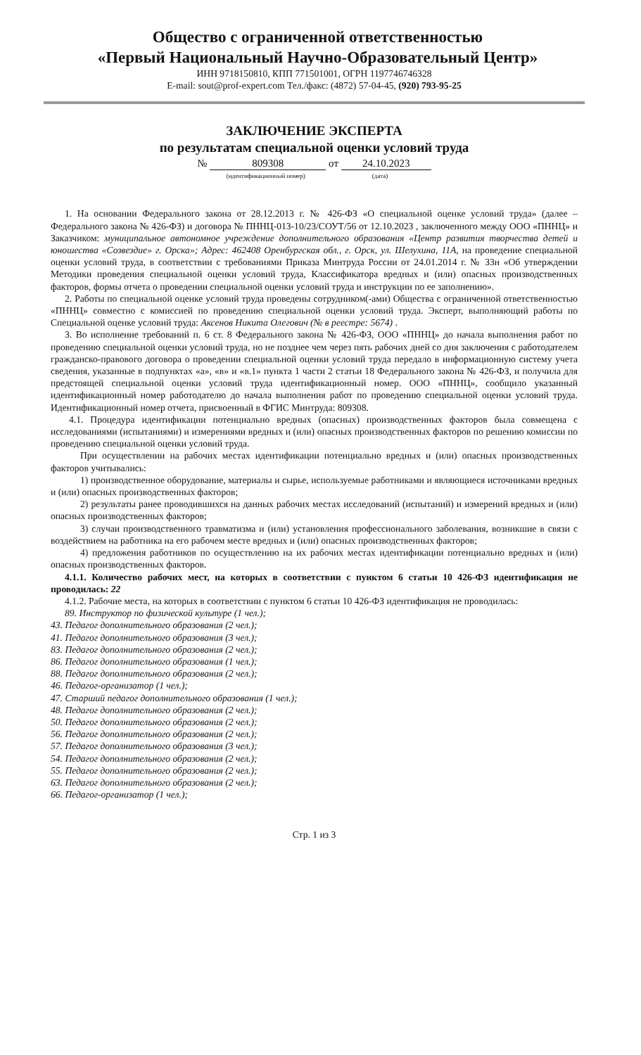Общество с ограниченной ответственностью
«Первый Национальный Научно-Образовательный Центр»
ИНН 9718150810, КПП 771501001, ОГРН 1197746746328
E-mail: sout@prof-expert.com Тел./факс: (4872) 57-04-45, (920) 793-95-25
ЗАКЛЮЧЕНИЕ ЭКСПЕРТА
по результатам специальной оценки условий труда
№ 809308 от 24.10.2023
(идентификационный номер) (дата)
1. На основании Федерального закона от 28.12.2013 г. № 426-ФЗ «О специальной оценке условий труда» (далее – Федерального закона № 426-ФЗ) и договора № ПННЦ-013-10/23/СОУТ/56 от 12.10.2023 , заключенного между ООО «ПННЦ» и Заказчиком: муниципальное автономное учреждение дополнительного образования «Центр развития творчества детей и юношества «Созвездие» г. Орска»; Адрес: 462408 Оренбургская обл., г. Орск, ул. Шелухина, 11А, на проведение специальной оценки условий труда, в соответствии с требованиями Приказа Минтруда России от 24.01.2014 г. № 33н «Об утверждении Методики проведения специальной оценки условий труда, Классификатора вредных и (или) опасных производственных факторов, формы отчета о проведении специальной оценки условий труда и инструкции по ее заполнению».
2. Работы по специальной оценке условий труда проведены сотрудником(-ами) Общества с ограниченной ответственностью «ПННЦ» совместно с комиссией по проведению специальной оценки условий труда. Эксперт, выполняющий работы по Специальной оценке условий труда: Аксенов Никита Олегович (№ в реестре: 5674) .
3. Во исполнение требований п. 6 ст. 8 Федерального закона № 426-ФЗ, ООО «ПННЦ» до начала выполнения работ по проведению специальной оценки условий труда, но не позднее чем через пять рабочих дней со дня заключения с работодателем гражданско-правового договора о проведении специальной оценки условий труда передало в информационную систему учета сведения, указанные в подпунктах «а», «в» и «в.1» пункта 1 части 2 статьи 18 Федерального закона № 426-ФЗ, и получила для предстоящей специальной оценки условий труда идентификационный номер. ООО «ПННЦ», сообщило указанный идентификационный номер работодателю до начала выполнения работ по проведению специальной оценки условий труда. Идентификационный номер отчета, присвоенный в ФГИС Минтруда: 809308.
4.1. Процедура идентификации потенциально вредных (опасных) производственных факторов была совмещена с исследованиями (испытаниями) и измерениями вредных и (или) опасных производственных факторов по решению комиссии по проведению специальной оценки условий труда.
При осуществлении на рабочих местах идентификации потенциально вредных и (или) опасных производственных факторов учитывались:
1) производственное оборудование, материалы и сырье, используемые работниками и являющиеся источниками вредных и (или) опасных производственных факторов;
2) результаты ранее проводившихся на данных рабочих местах исследований (испытаний) и измерений вредных и (или) опасных производственных факторов;
3) случаи производственного травматизма и (или) установления профессионального заболевания, возникшие в связи с воздействием на работника на его рабочем месте вредных и (или) опасных производственных факторов;
4) предложения работников по осуществлению на их рабочих местах идентификации потенциально вредных и (или) опасных производственных факторов.
4.1.1. Количество рабочих мест, на которых в соответствии с пунктом 6 статьи 10 426-ФЗ идентификация не проводилась: 22
4.1.2. Рабочие места, на которых в соответствии с пунктом 6 статьи 10 426-ФЗ идентификация не проводилась:
89. Инструктор по физической культуре (1 чел.);
43. Педагог дополнительного образования (2 чел.);
41. Педагог дополнительного образования (3 чел.);
83. Педагог дополнительного образования (2 чел.);
86. Педагог дополнительного образования (1 чел.);
88. Педагог дополнительного образования (2 чел.);
46. Педагог-организатор (1 чел.);
47. Старший педагог дополнительного образования (1 чел.);
48. Педагог дополнительного образования (2 чел.);
50. Педагог дополнительного образования (2 чел.);
56. Педагог дополнительного образования (2 чел.);
57. Педагог дополнительного образования (3 чел.);
54. Педагог дополнительного образования (2 чел.);
55. Педагог дополнительного образования (2 чел.);
63. Педагог дополнительного образования (2 чел.);
66. Педагог-организатор (1 чел.);
Стр. 1 из 3